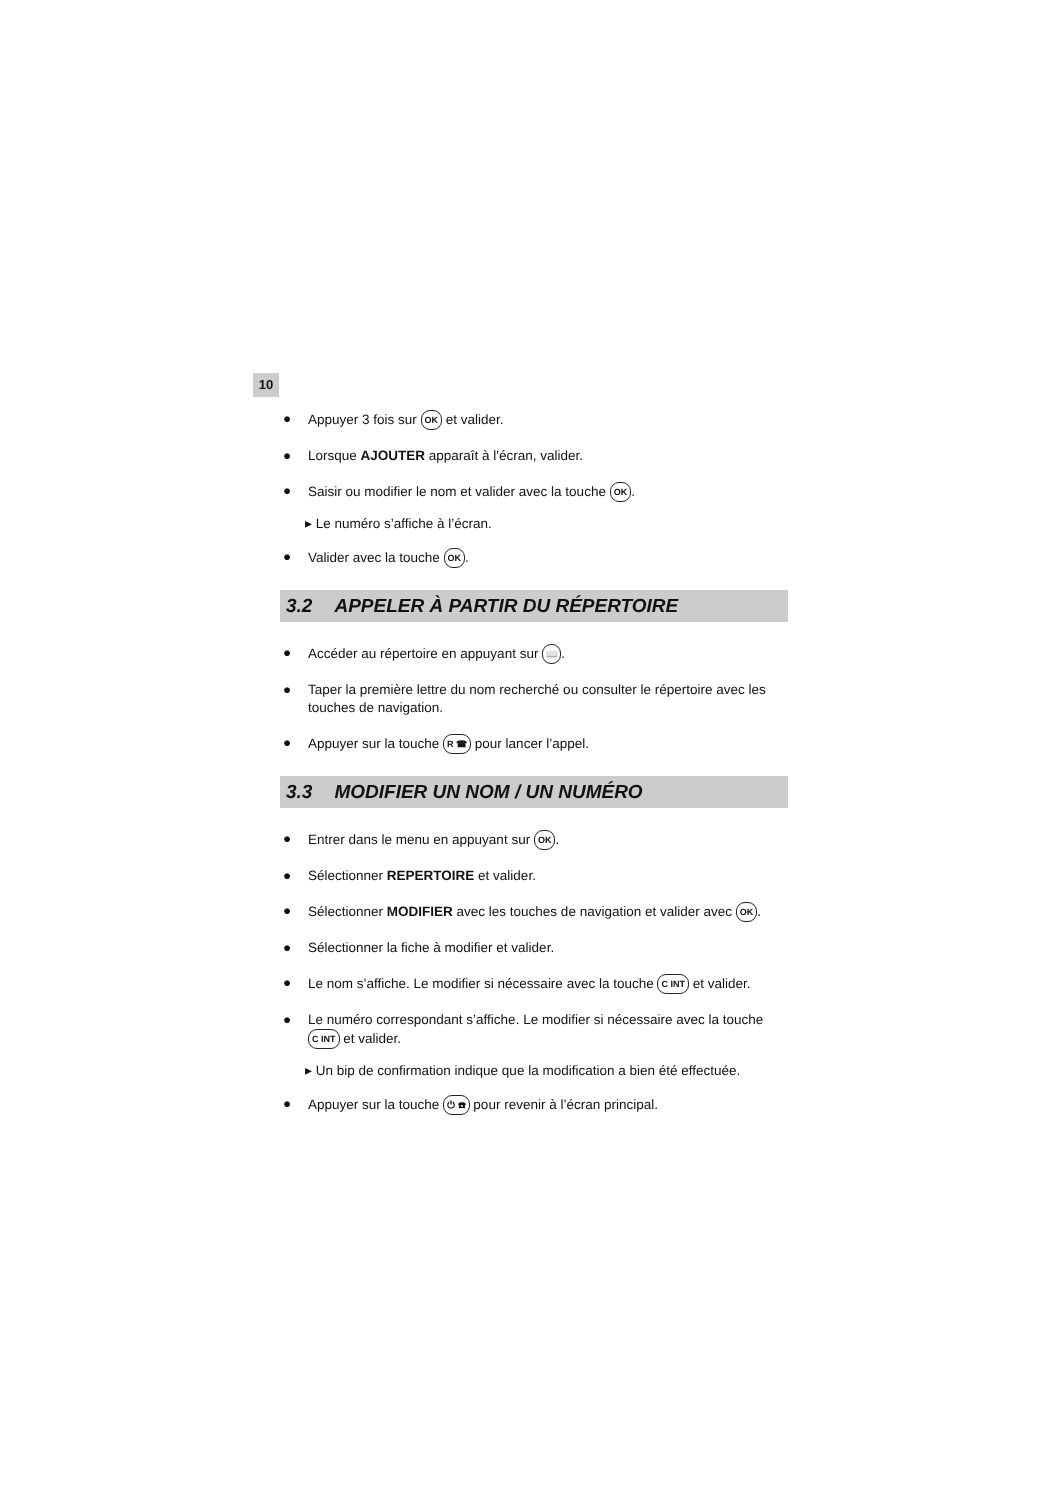10
● Appuyer 3 fois sur OK et valider.
● Lorsque AJOUTER apparaît à l'écran, valider.
● Saisir ou modifier le nom et valider avec la touche OK.
▸ Le numéro s’affiche à l’écran.
● Valider avec la touche OK.
3.2 APPELER À PARTIR DU RÉPERTOIRE
● Accéder au répertoire en appuyant sur 📖.
● Taper la première lettre du nom recherché ou consulter le répertoire avec les touches de navigation.
● Appuyer sur la touche R ☎ pour lancer l’appel.
3.3 MODIFIER UN NOM / UN NUMÉRO
● Entrer dans le menu en appuyant sur OK.
● Sélectionner REPERTOIRE et valider.
● Sélectionner MODIFIER avec les touches de navigation et valider avec OK.
● Sélectionner la fiche à modifier et valider.
● Le nom s’affiche. Le modifier si nécessaire avec la touche C INT et valider.
● Le numéro correspondant s’affiche. Le modifier si nécessaire avec la touche C INT et valider.
▸ Un bip de confirmation indique que la modification a bien été effectuée.
● Appuyer sur la touche ⏻ ☎ pour revenir à l’écran principal.